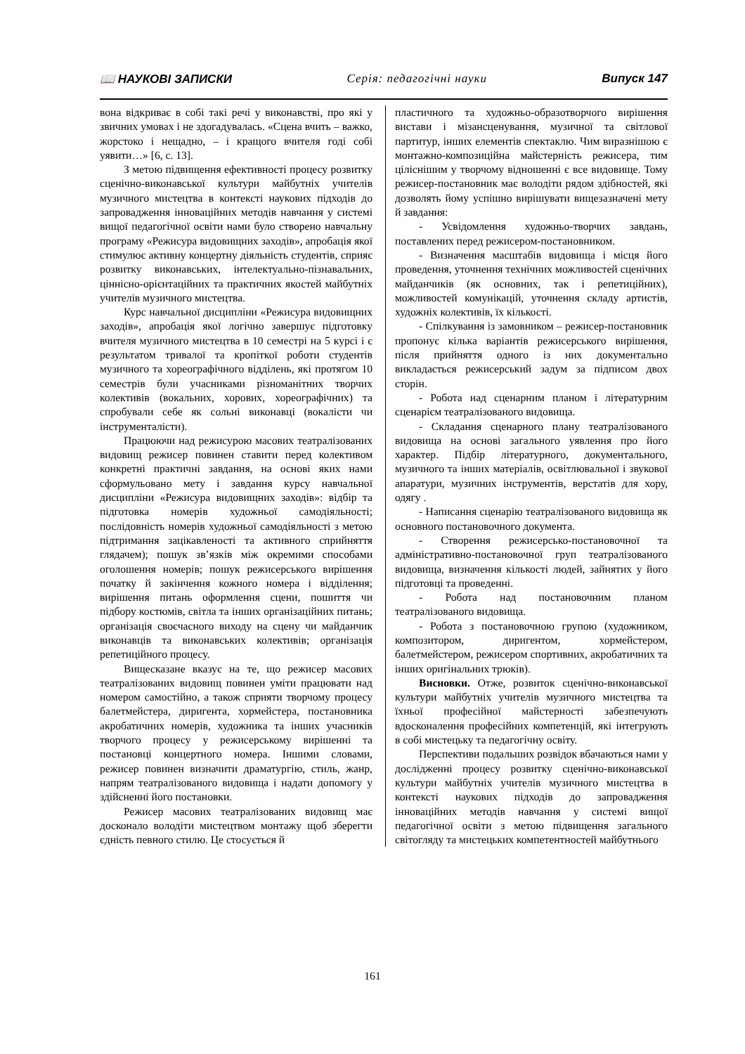📖 НАУКОВІ ЗАПИСКИ Серія: педагогічні науки Випуск 147
вона відкриває в собі такі речі у виконавстві, про які у звичних умовах і не здогадувалась. «Сцена вчить – важко, жорстоко і нещадно, – і кращого вчителя годі собі уявити…» [6, с. 13].
З метою підвищення ефективності процесу розвитку сценічно-виконавської культури майбутніх учителів музичного мистецтва в контексті наукових підходів до запровадження інноваційних методів навчання у системі вищої педагогічної освіти нами було створено навчальну програму «Режисура видовищних заходів», апробація якої стимулює активну концертну діяльність студентів, сприяє розвитку виконавських, інтелектуально-пізнавальних, ціннісно-орієнтаційних та практичних якостей майбутніх учителів музичного мистецтва.
Курс навчальної дисципліни «Режисура видовищних заходів», апробація якої логічно завершує підготовку вчителя музичного мистецтва в 10 семестрі на 5 курсі і є результатом тривалої та кропіткої роботи студентів музичного та хореографічного відділень, які протягом 10 семестрів були учасниками різноманітних творчих колективів (вокальних, хорових, хореографічних) та спробували себе як сольні виконавці (вокалісти чи інструменталісти).
Працюючи над режисурою масових театралізованих видовищ режисер повинен ставити перед колективом конкретні практичні завдання, на основі яких нами сформульовано мету і завдання курсу навчальної дисципліни «Режисура видовищних заходів»: відбір та підготовка номерів художньої самодіяльності; послідовність номерів художньої самодіяльності з метою підтримання зацікавленості та активного сприйняття глядачем); пошук зв’язків між окремими способами оголошення номерів; пошук режисерського вирішення початку й закінчення кожного номера і відділення; вирішення питань оформлення сцени, пошиття чи підбору костюмів, світла та інших організаційних питань; організація своєчасного виходу на сцену чи майданчик виконавців та виконавських колективів; організація репетиційного процесу.
Вищесказане вказує на те, що режисер масових театралізованих видовищ повинен уміти працювати над номером самостійно, а також сприяти творчому процесу балетмейстера, диригента, хормейстера, постановника акробатичних номерів, художника та інших учасників творчого процесу у режисерському вирішенні та постановці концертного номера. Іншими словами, режисер повинен визначити драматургію, стиль, жанр, напрям театралізованого видовища і надати допомогу у здійсненні його постановки.
Режисер масових театралізованих видовищ має досконало володіти мистецтвом монтажу щоб зберегти єдність певного стилю. Це стосується й
пластичного та художньо-образотворчого вирішення вистави і мізансценування, музичної та світлової партитур, інших елементів спектаклю. Чим виразнішою є монтажно-композиційна майстерність режисера, тим ціліснішим у творчому відношенні є все видовище. Тому режисер-постановник має володіти рядом здібностей, які дозволять йому успішно вирішувати вищезазначені мету й завдання:
- Усвідомлення художньо-творчих завдань, поставлених перед режисером-постановником.
- Визначення масштабів видовища і місця його проведення, уточнення технічних можливостей сценічних майданчиків (як основних, так і репетиційних), можливостей комунікацій, уточнення складу артистів, художніх колективів, їх кількості.
- Спілкування із замовником – режисер-постановник пропонує кілька варіантів режисерського вирішення, після прийняття одного із них документально викладається режисерський задум за підписом двох сторін.
- Робота над сценарним планом і літературним сценарієм театралізованого видовища.
- Складання сценарного плану театралізованого видовища на основі загального уявлення про його характер. Підбір літературного, документального, музичного та інших матеріалів, освітлювальної і звукової апаратури, музичних інструментів, верстатів для хору, одягу .
- Написання сценарію театралізованого видовища як основного постановочного документа.
- Створення режисерсько-постановочної та адміністративно-постановочної груп театралізованого видовища, визначення кількості людей, зайнятих у його підготовці та проведенні.
- Робота над постановочним планом театралізованого видовища.
- Робота з постановочною групою (художником, композитором, диригентом, хормейстером, балетмейстером, режисером спортивних, акробатичних та інших оригінальних трюків).
Висновки. Отже, розвиток сценічно-виконавської культури майбутніх учителів музичного мистецтва та їхньої професійної майстерності забезпечують вдосконалення професійних компетенцій, які інтегрують в собі мистецьку та педагогічну освіту.
Перспективи подальших розвідок вбачаються нами у дослідженні процесу розвитку сценічно-виконавської культури майбутніх учителів музичного мистецтва в контексті наукових підходів до запровадження інноваційних методів навчання у системі вищої педагогічної освіти з метою підвищення загального світогляду та мистецьких компетентностей майбутнього
161